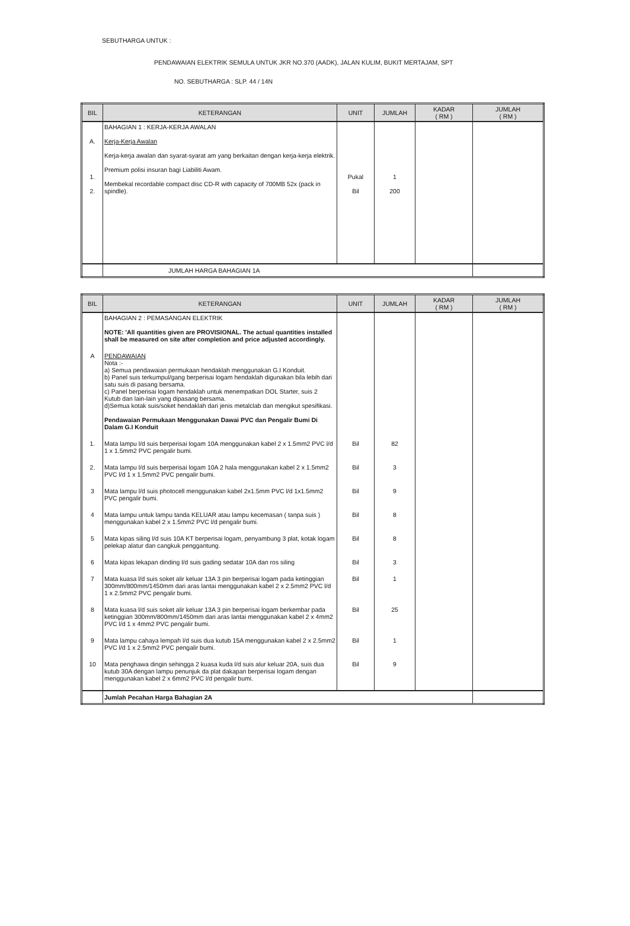SEBUTHARGA UNTUK :
PENDAWAIAN ELEKTRIK SEMULA UNTUK JKR NO.370 (AADK), JALAN KULIM, BUKIT MERTAJAM, SPT
NO. SEBUTHARGA : SLP. 44 / 14N
| BIL | KETERANGAN | UNIT | JUMLAH | KADAR ( RM ) | JUMLAH ( RM ) |
| --- | --- | --- | --- | --- | --- |
| A. 1. 2. | BAHAGIAN 1 : KERJA-KERJA AWALAN Kerja-Kerja Awalan Kerja-kerja awalan dan syarat-syarat am yang berkaitan dengan kerja-kerja elektrik. Premium polisi insuran bagi Liabiliti Awam. Membekal recordable compact disc CD-R with capacity of 700MB 52x (pack in spindle). | Pukal Bil | 1 200 | | |
| | JUMLAH HARGA BAHAGIAN 1A | | | | |
| BIL | KETERANGAN | UNIT | JUMLAH | KADAR ( RM ) | JUMLAH ( RM ) |
| --- | --- | --- | --- | --- | --- |
| | BAHAGIAN 2 : PEMASANGAN ELEKTRIK NOTE: 'All quantities given are PROVISIONAL. The actual quantities installed shall be measured on site after completion and price adjusted accordingly. | | | | |
| A | PENDAWAIAN Nota :- a) Semua pendawaian permukaan hendaklah menggunakan G.I Konduit. b) Panel suis terkumpul/gang berperisai logam hendaklah digunakan bila lebih dari satu suis di pasang bersama. c) Panel berperisai logam hendaklah untuk menempatkan DOL Starter, suis 2 Kutub dan lain-lain yang dipasang bersama. d)Semua kotak suis/soket hendaklah dari jenis metalclab dan mengikut spesifikasi. Pendawaian Permukaan Menggunakan Dawai PVC dan Pengalir Bumi Di Dalam G.I Konduit | | | | |
| 1. | Mata lampu l/d suis berperisai logam 10A menggunakan kabel 2 x 1.5mm2 PVC l/d 1 x 1.5mm2 PVC pengalir bumi. | Bil | 82 | | |
| 2. | Mata lampu l/d suis berperisai logam 10A 2 hala menggunakan kabel 2 x 1.5mm2 PVC l/d 1 x 1.5mm2 PVC pengalir bumi. | Bil | 3 | | |
| 3 | Mata lampu l/d suis photocell menggunakan kabel 2x1.5mm PVC l/d 1x1.5mm2 PVC pengalir bumi. | Bil | 9 | | |
| 4 | Mata lampu untuk lampu tanda KELUAR atau lampu kecemasan ( tanpa suis ) menggunakan kabel 2 x 1.5mm2 PVC l/d pengalir bumi. | Bil | 8 | | |
| 5 | Mata kipas siling l/d suis 10A KT berperisai logam, penyambung 3 plat, kotak logam pelekap alatur dan cangkuk penggantung. | Bil | 8 | | |
| 6 | Mata kipas lekapan dinding l/d suis gading sedatar 10A dan ros siling | Bil | 3 | | |
| 7 | Mata kuasa l/d suis soket alir keluar 13A 3 pin berperisai logam pada ketinggian 300mm/800mm/1450mm dari aras lantai menggunakan kabel 2 x 2.5mm2 PVC l/d 1 x 2.5mm2 PVC pengalir bumi. | Bil | 1 | | |
| 8 | Mata kuasa l/d suis soket alir keluar 13A 3 pin berperisai logam berkembar pada ketinggian 300mm/800mm/1450mm dari aras lantai menggunakan kabel 2 x 4mm2 PVC l/d 1 x 4mm2 PVC pengalir bumi. | Bil | 25 | | |
| 9 | Mata lampu cahaya lempah l/d suis dua kutub 15A menggunakan kabel 2 x 2.5mm2 PVC l/d 1 x 2.5mm2 PVC pengalir bumi. | Bil | 1 | | |
| 10 | Mata penghawa dingin sehingga 2 kuasa kuda l/d suis alur keluar 20A, suis dua kutub 30A dengan lampu penunjuk da plat dakapan berperisai logam dengan menggunakan kabel 2 x 6mm2 PVC l/d pengalir bumi. | Bil | 9 | | |
| | Jumlah Pecahan Harga Bahagian 2A | | | | |